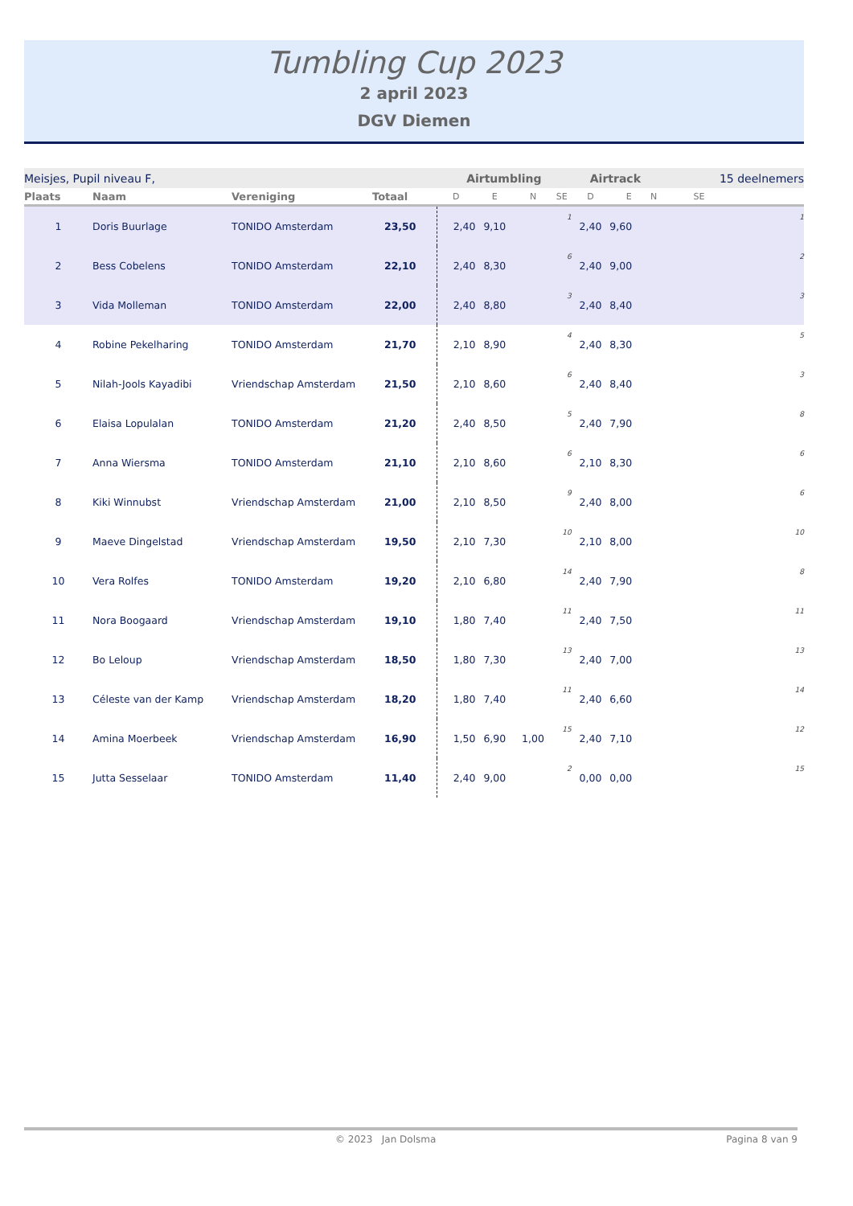Tumbling Cup 2023
2 april 2023
DGV Diemen
| Meisjes, Pupil niveau F, | | | | Airtumbling | | | | Airtrack | | | 15 deelnemers | |
| Plaats | Naam | Vereniging | Totaal | D | E | N | SE | D | E | N | SE | |
| 1 | Doris Buurlage | TONIDO Amsterdam | 23,50 | 2,40 | 9,10 | | 1 | 2,40 | 9,60 | | | 1 |
| 2 | Bess Cobelens | TONIDO Amsterdam | 22,10 | 2,40 | 8,30 | | 6 | 2,40 | 9,00 | | | 2 |
| 3 | Vida Molleman | TONIDO Amsterdam | 22,00 | 2,40 | 8,80 | | 3 | 2,40 | 8,40 | | | 3 |
| 4 | Robine Pekelharing | TONIDO Amsterdam | 21,70 | 2,10 | 8,90 | | 4 | 2,40 | 8,30 | | | 5 |
| 5 | Nilah-Jools Kayadibi | Vriendschap Amsterdam | 21,50 | 2,10 | 8,60 | | 6 | 2,40 | 8,40 | | | 3 |
| 6 | Elaisa Lopulalan | TONIDO Amsterdam | 21,20 | 2,40 | 8,50 | | 5 | 2,40 | 7,90 | | | 8 |
| 7 | Anna Wiersma | TONIDO Amsterdam | 21,10 | 2,10 | 8,60 | | 6 | 2,10 | 8,30 | | | 6 |
| 8 | Kiki Winnubst | Vriendschap Amsterdam | 21,00 | 2,10 | 8,50 | | 9 | 2,40 | 8,00 | | | 6 |
| 9 | Maeve Dingelstad | Vriendschap Amsterdam | 19,50 | 2,10 | 7,30 | | 10 | 2,10 | 8,00 | | | 10 |
| 10 | Vera Rolfes | TONIDO Amsterdam | 19,20 | 2,10 | 6,80 | | 14 | 2,40 | 7,90 | | | 8 |
| 11 | Nora Boogaard | Vriendschap Amsterdam | 19,10 | 1,80 | 7,40 | | 11 | 2,40 | 7,50 | | | 11 |
| 12 | Bo Leloup | Vriendschap Amsterdam | 18,50 | 1,80 | 7,30 | | 13 | 2,40 | 7,00 | | | 13 |
| 13 | Céleste van der Kamp | Vriendschap Amsterdam | 18,20 | 1,80 | 7,40 | | 11 | 2,40 | 6,60 | | | 14 |
| 14 | Amina Moerbeek | Vriendschap Amsterdam | 16,90 | 1,50 | 6,90 | 1,00 | 15 | 2,40 | 7,10 | | | 12 |
| 15 | Jutta Sesselaar | TONIDO Amsterdam | 11,40 | 2,40 | 9,00 | | 2 | 0,00 | 0,00 | | | 15 |
© 2023 Jan Dolsma Pagina 8 van 9